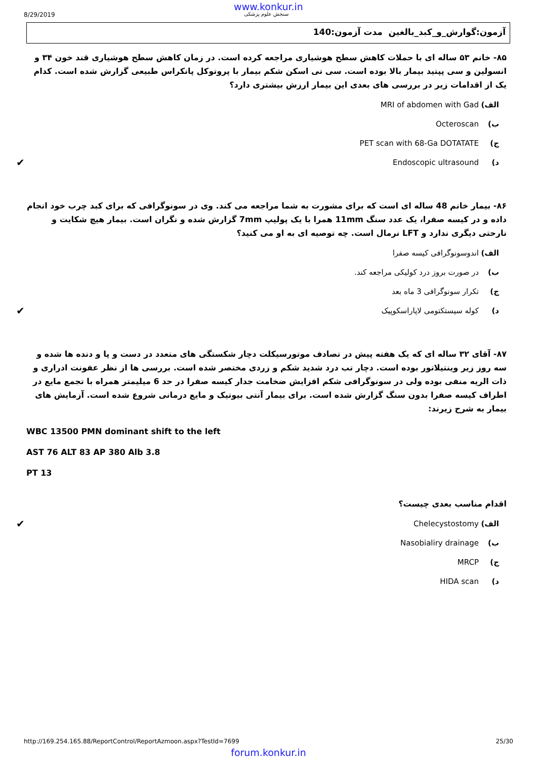www.konkur.in
8/29/2019 سنجش علوم پزشکی
آزمون:گوارش_و_کبد_بالغین مدت آزمون:140
۸۵- خانم ۵۳ ساله ای با حملات کاهش سطح هوشیاری مراجعه کرده است. در زمان کاهش سطح هوشیاری قند خون ۳۴ و انسولین و سی پپتید بیمار بالا بوده است. سی تی اسکن شکم بیمار با پروتوکل پانکراس طبیعی گزارش شده است. کدام یک از اقدامات زیر در بررسی های بعدی این بیمار ارزش بیشتری دارد؟
الف) MRI of abdomen with Gad
ب) Octeroscan
ج) PET scan with 68-Ga DOTATATE
د) Endoscopic ultrasound ✔
۸۶- بیمار خانم 48 ساله ای است که برای مشورت به شما مراجعه می کند. وی در سونوگرافی که برای کبد چرب خود انجام داده و در کیسه صفرا، یک عدد سنگ 11mm همرا با یک پولیپ 7mm گزارش شده و نگران است. بیمار هیچ شکایت و نارحتی دیگری ندارد و LFT نرمال است. چه توصیه ای به او می کنید؟
الف) اندوسونوگرافی کیسه صفرا
ب) در صورت بروز درد کولیکی مراجعه کند.
ج) تکرار سونوگرافی 3 ماه بعد
د) کوله سیستکتومی لاپاراسکوپیک ✔
۸۷- آقای ۳۲ ساله ای که یک هفته پیش در تصادف موتورسیکلت دچار شکستگی های متعدد در دست و پا و دنده ها شده و سه روز زیر وینتیلاتور بوده است. دچار تب درد شدید شکم و زردی مختصر شده است. بررسی ها از نظر عفونت ادراری و ذات الریه منفی بوده ولی در سونوگرافی شکم افزایش ضخامت جدار کیسه صفرا در حد 6 میلیمتر همراه با تجمع مایع در اطراف کیسه صفرا بدون سنگ گزارش شده است. برای بیمار آنتی بیوتیک و مایع درمانی شروع شده است. آزمایش های بیمار به شرح زیرند:
WBC 13500 PMN dominant shift to the left
AST 76 ALT 83 AP 380 Alb 3.8
PT 13
اقدام مناسب بعدی چیست؟
الف) Chelecystostomy ✔
ب) Nasobialiry drainage
ج) MRCP
د) HIDA scan
http://169.254.165.88/ReportControl/ReportAzmoon.aspx?TestId=7699 25/30
forum.konkur.in